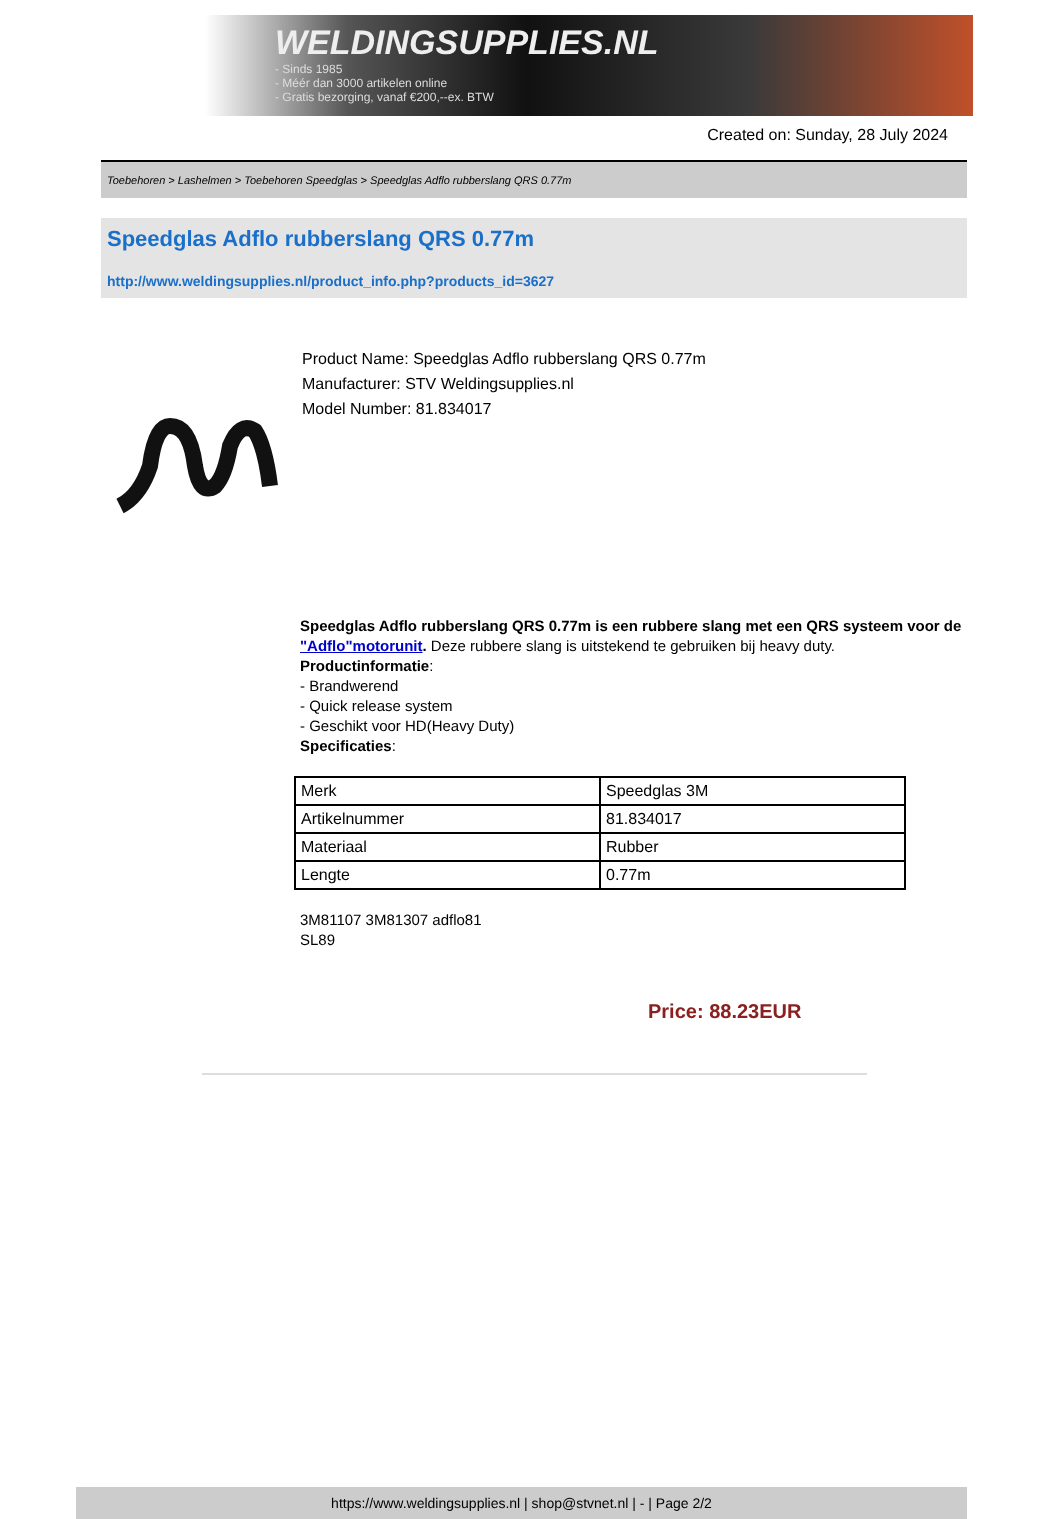WELDINGSUPPLIES.NL
- Sinds 1985
- Méér dan 3000 artikelen online
- Gratis bezorging, vanaf €200,--ex. BTW
Created on: Sunday, 28 July 2024
Toebehoren > Lashelmen > Toebehoren Speedglas > Speedglas Adflo rubberslang QRS 0.77m
Speedglas Adflo rubberslang QRS 0.77m
http://www.weldingsupplies.nl/product_info.php?products_id=3627
Product Name: Speedglas Adflo rubberslang QRS 0.77m
Manufacturer: STV Weldingsupplies.nl
Model Number: 81.834017
Speedglas Adflo rubberslang QRS 0.77m is een rubbere slang met een QRS systeem voor de "Adflo"motorunit. Deze rubbere slang is uitstekend te gebruiken bij heavy duty.
Productinformatie:
- Brandwerend
- Quick release system
- Geschikt voor HD(Heavy Duty)
Specificaties:
| Merk | Speedglas 3M |
| Artikelnummer | 81.834017 |
| Materiaal | Rubber |
| Lengte | 0.77m |
3M81107 3M81307 adflo81
SL89
Price: 88.23EUR
https://www.weldingsupplies.nl | shop@stvnet.nl | - | Page 2/2